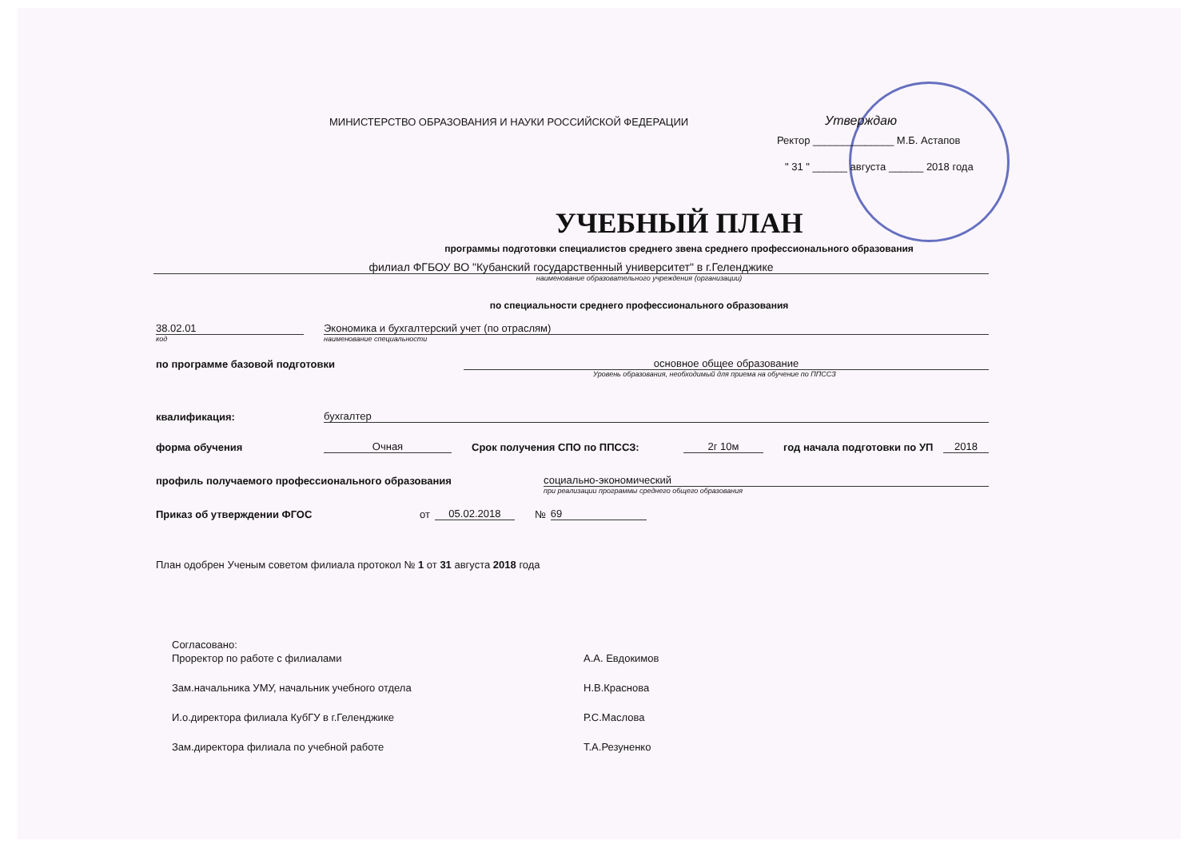МИНИСТЕРСТВО ОБРАЗОВАНИЯ И НАУКИ РОССИЙСКОЙ ФЕДЕРАЦИИ
Утверждаю
Ректор ______________ М.Б. Астапов
" 31 " ______ августа ______ 2018 года
УЧЕБНЫЙ ПЛАН
программы подготовки специалистов среднего звена среднего профессионального образования
филиал ФГБОУ ВО "Кубанский государственный университет" в г.Геленджике
наименование образовательного учреждения (организации)
по специальности среднего профессионального образования
38.02.01
Экономика и бухгалтерский учет (по отраслям)
код
наименование специальности
по программе базовой подготовки
основное общее образование
Уровень образования, необходимый для приема на обучение по ППССЗ
квалификация:
бухгалтер
форма обучения
Очная
Срок получения СПО по ППССЗ:
2г 10м
год начала подготовки по УП
2018
профиль получаемого профессионального образования
социально-экономический
при реализации программы среднего общего образования
Приказ об утверждении ФГОС от
05.02.2018
№
69
План одобрен Ученым советом филиала протокол № 1 от 31 августа 2018 года
Согласовано:
Проректор по работе с филиалами
А.А. Евдокимов
Зам.начальника УМУ, начальник учебного отдела
Н.В.Краснова
И.о.директора филиала КубГУ в г.Геленджике
Р.С.Маслова
Зам.директора филиала по учебной работе
Т.А.Резуненко